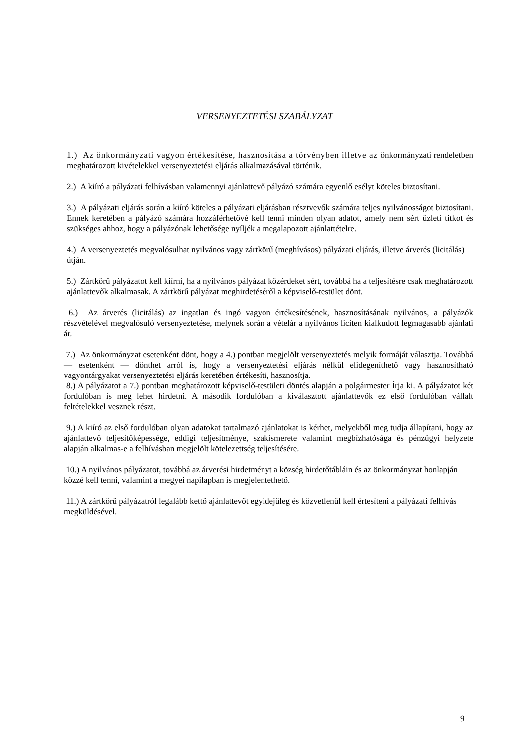VERSENYEZTETÉSI SZABÁLYZAT
1.) Az önkormányzati vagyon értékesítése, hasznosítása a törvényben illetve az önkormányzati rendeletben meghatározott kivételekkel versenyeztetési eljárás alkalmazásával történik.
2.) A kiíró a pályázati felhívásban valamennyi ajánlattevő pályázó számára egyenlő esélyt köteles biztosítani.
3.) A pályázati eljárás során a kiíró köteles a pályázati eljárásban résztvevők számára teljes nyilvánosságot biztosítani. Ennek keretében a pályázó számára hozzáférhetővé kell tenni minden olyan adatot, amely nem sért üzleti titkot és szükséges ahhoz, hogy a pályázónak lehetősége nyíljék a megalapozott ajánlattételre.
4.) A versenyeztetés megvalósulhat nyilvános vagy zártkörű (meghívásos) pályázati eljárás, illetve árverés (licitálás) útján.
5.) Zártkörű pályázatot kell kiírni, ha a nyilvános pályázat közérdeket sért, továbbá ha a teljesítésre csak meghatározott ajánlattevők alkalmasak. A zártkörű pályázat meghirdetéséről a képviselő-testület dönt.
6.) Az árverés (licitálás) az ingatlan és ingó vagyon értékesítésének, hasznosításának nyilvános, a pályázók részvételével megvalósuló versenyeztetése, melynek során a vételár a nyilvános liciten kialkudott legmagasabb ajánlati ár.
7.) Az önkormányzat esetenként dönt, hogy a 4.) pontban megjelölt versenyeztetés melyik formáját választja. Továbbá — esetenként — dönthet arról is, hogy a versenyeztetési eljárás nélkül elidegeníthető vagy hasznosítható vagyontárgyakat versenyeztetési eljárás keretében értékesíti, hasznosítja.
8.) A pályázatot a 7.) pontban meghatározott képviselő-testületi döntés alapján a polgármester Írja ki. A pályázatot két fordulóban is meg lehet hirdetni. A második fordulóban a kiválasztott ajánlattevők ez első fordulóban vállalt feltételekkel vesznek részt.
9.) A kiíró az első fordulóban olyan adatokat tartalmazó ajánlatokat is kérhet, melyekből meg tudja állapítani, hogy az ajánlattevő teljesítőképessége, eddigi teljesítménye, szakismerete valamint megbízhatósága és pénzügyi helyzete alapján alkalmas-e a felhívásban megjelölt kötelezettség teljesítésére.
10.) A nyilvános pályázatot, továbbá az árverési hirdetményt a község hirdetőtábláin és az önkormányzat honlapján közzé kell tenni, valamint a megyei napilapban is megjelentethető.
11.) A zártkörű pályázatról legalább kettő ajánlattevőt egyidejűleg és közvetlenül kell értesíteni a pályázati felhívás megküldésével.
9